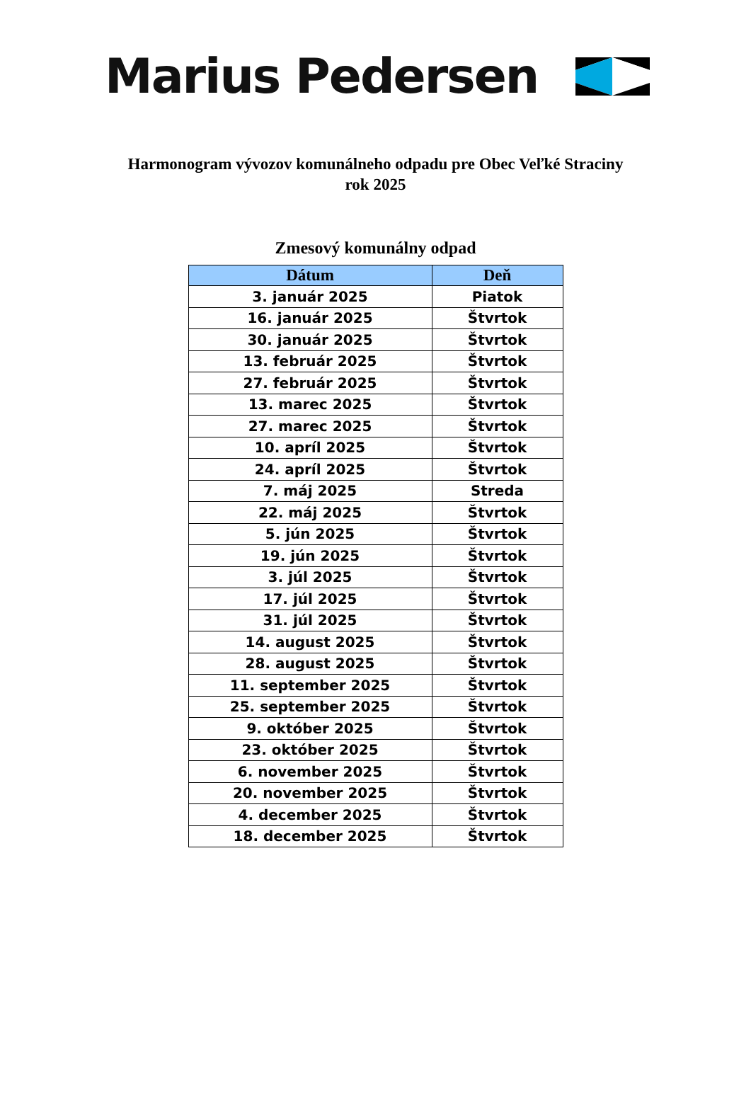Marius Pedersen
Harmonogram vývozov komunálneho odpadu pre Obec Veľké Straciny
rok 2025
Zmesový komunálny odpad
| Dátum | Deň |
| --- | --- |
| 3. január 2025 | Piatok |
| 16. január 2025 | Štvrtok |
| 30. január 2025 | Štvrtok |
| 13. február 2025 | Štvrtok |
| 27. február 2025 | Štvrtok |
| 13. marec 2025 | Štvrtok |
| 27. marec 2025 | Štvrtok |
| 10. apríl 2025 | Štvrtok |
| 24. apríl 2025 | Štvrtok |
| 7. máj 2025 | Streda |
| 22. máj 2025 | Štvrtok |
| 5. jún 2025 | Štvrtok |
| 19. jún 2025 | Štvrtok |
| 3. júl 2025 | Štvrtok |
| 17. júl 2025 | Štvrtok |
| 31. júl 2025 | Štvrtok |
| 14. august 2025 | Štvrtok |
| 28. august 2025 | Štvrtok |
| 11. september 2025 | Štvrtok |
| 25. september 2025 | Štvrtok |
| 9. október 2025 | Štvrtok |
| 23. október 2025 | Štvrtok |
| 6. november 2025 | Štvrtok |
| 20. november 2025 | Štvrtok |
| 4. december 2025 | Štvrtok |
| 18. december 2025 | Štvrtok |